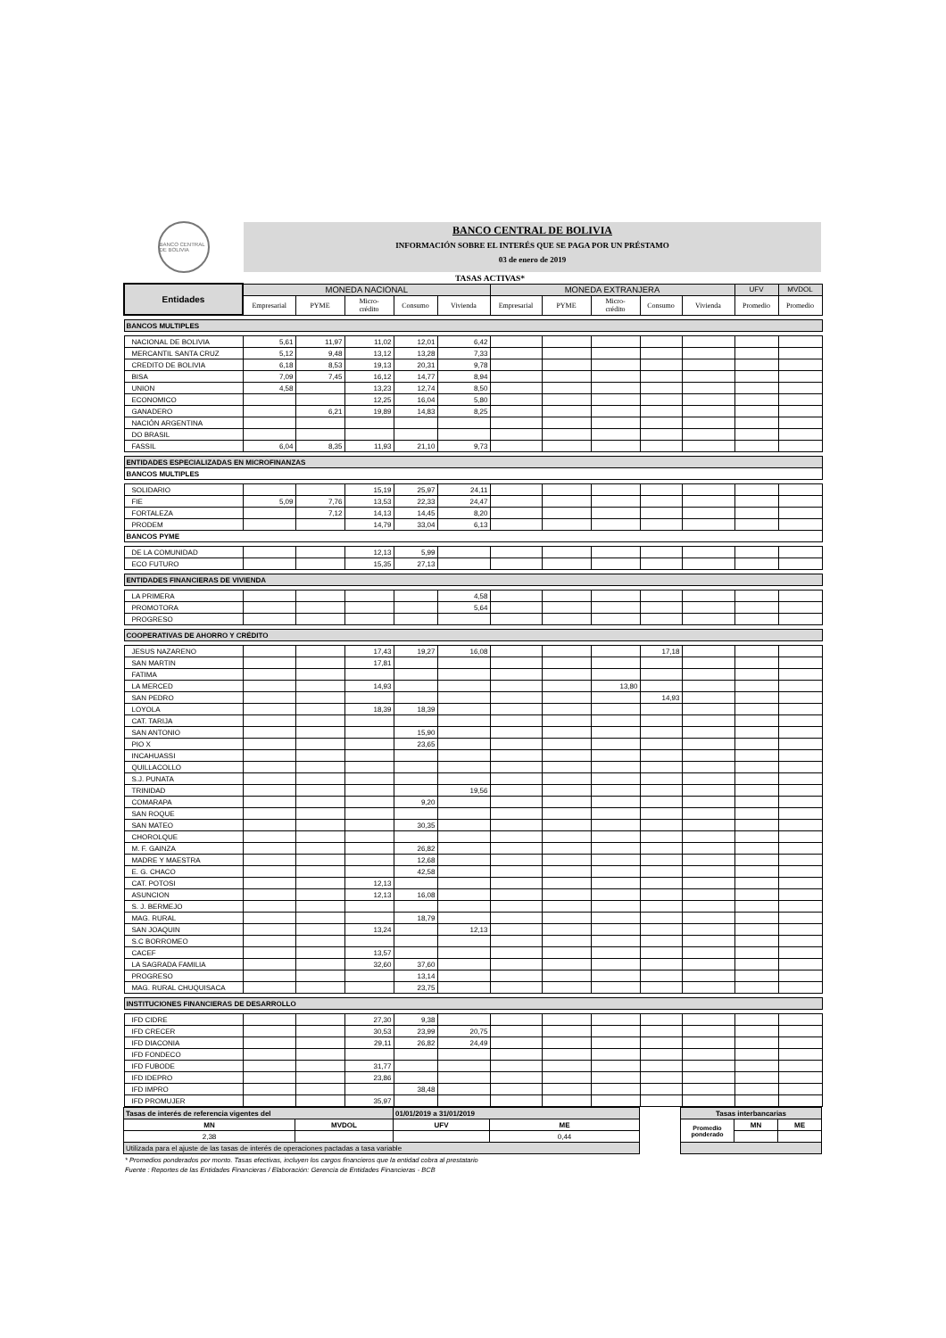BANCO CENTRAL DE BOLIVIA
BANCO CENTRAL DE BOLIVIA
INFORMACIÓN SOBRE EL INTERÉS QUE SE PAGA POR UN PRÉSTAMO
03 de enero de 2019
TASAS ACTIVAS*
| Entidades | MONEDA NACIONAL | | | | | MONEDA EXTRANJERA | | | | | UFV | MVDOL |
| --- | --- | --- | --- | --- | --- | --- | --- | --- | --- | --- | --- | --- |
| | Empresarial | PYME | Micro- crédito | Consumo | Vivienda | Empresarial | PYME | Micro- crédito | Consumo | Vivienda | Promedio | Promedio |
| BANCOS MULTIPLES | | | | | | | | | | | | |
| NACIONAL DE BOLIVIA | 5,61 | 11,97 | 11,02 | 12,01 | 6,42 | | | | | | | |
| MERCANTIL SANTA CRUZ | 5,12 | 9,48 | 13,12 | 13,28 | 7,33 | | | | | | | |
| CREDITO DE BOLIVIA | 6,18 | 8,53 | 19,13 | 20,31 | 9,78 | | | | | | | |
| BISA | 7,09 | 7,45 | 16,12 | 14,77 | 8,94 | | | | | | | |
| UNION | 4,58 | | 13,23 | 12,74 | 8,50 | | | | | | | |
| ECONOMICO | | | 12,25 | 16,04 | 5,80 | | | | | | | |
| GANADERO | | 6,21 | 19,89 | 14,83 | 8,25 | | | | | | | |
| NACIÓN ARGENTINA | | | | | | | | | | | | |
| DO BRASIL | | | | | | | | | | | | |
| FASSIL | 6,04 | 8,35 | 11,93 | 21,10 | 9,73 | | | | | | | |
| ENTIDADES ESPECIALIZADAS EN MICROFINANZAS | | | | | | | | | | | | |
| BANCOS MULTIPLES | | | | | | | | | | | | |
| SOLIDARIO | | | 15,19 | 25,97 | 24,11 | | | | | | | |
| FIE | 5,09 | 7,76 | 13,53 | 22,33 | 24,47 | | | | | | | |
| FORTALEZA | | 7,12 | 14,13 | 14,45 | 8,20 | | | | | | | |
| PRODEM | | | 14,79 | 33,04 | 6,13 | | | | | | | |
| BANCOS PYME | | | | | | | | | | | | |
| DE LA COMUNIDAD | | | 12,13 | 5,99 | | | | | | | | |
| ECO FUTURO | | | 15,35 | 27,13 | | | | | | | | |
| ENTIDADES FINANCIERAS DE VIVIENDA | | | | | | | | | | | | |
| LA PRIMERA | | | | | 4,58 | | | | | | | |
| PROMOTORA | | | | | 5,64 | | | | | | | |
| PROGRESO | | | | | | | | | | | | |
| COOPERATIVAS DE AHORRO Y CRÉDITO | | | | | | | | | | | | |
| JESUS NAZARENO | | | 17,43 | 19,27 | 16,08 | | | | 17,18 | | | |
| SAN MARTIN | | | 17,81 | | | | | | | | | |
| FATIMA | | | | | | | | | | | | |
| LA MERCED | | | 14,93 | | | | | 13,80 | | | | |
| SAN PEDRO | | | | | | | | | 14,93 | | | |
| LOYOLA | | | 18,39 | 18,39 | | | | | | | | |
| CAT. TARIJA | | | | | | | | | | | | |
| SAN ANTONIO | | | | 15,90 | | | | | | | | |
| PIO X | | | | 23,65 | | | | | | | | |
| INCAHUASSI | | | | | | | | | | | | |
| QUILLACOLLO | | | | | | | | | | | | |
| S.J. PUNATA | | | | | | | | | | | | |
| TRINIDAD | | | | | 19,56 | | | | | | | |
| COMARAPA | | | | 9,20 | | | | | | | | |
| SAN ROQUE | | | | | | | | | | | | |
| SAN MATEO | | | | 30,35 | | | | | | | | |
| CHOROLQUE | | | | | | | | | | | | |
| M. F. GAINZA | | | | 26,82 | | | | | | | | |
| MADRE Y MAESTRA | | | | 12,68 | | | | | | | | |
| E. G. CHACO | | | | 42,58 | | | | | | | | |
| CAT. POTOSI | | | 12,13 | | | | | | | | | |
| ASUNCION | | | 12,13 | 16,08 | | | | | | | | |
| S. J. BERMEJO | | | | | | | | | | | | |
| MAG. RURAL | | | | 18,79 | | | | | | | | |
| SAN JOAQUIN | | | 13,24 | | 12,13 | | | | | | | |
| S.C BORROMEO | | | | | | | | | | | | |
| CACEF | | | 13,57 | | | | | | | | | |
| LA SAGRADA FAMILIA | | | 32,60 | 37,60 | | | | | | | | |
| PROGRESO | | | | 13,14 | | | | | | | | |
| MAG. RURAL CHUQUISACA | | | | 23,75 | | | | | | | | |
| INSTITUCIONES FINANCIERAS DE DESARROLLO | | | | | | | | | | | | |
| IFD CIDRE | | | 27,30 | 9,38 | | | | | | | | |
| IFD CRECER | | | 30,53 | 23,99 | 20,75 | | | | | | | |
| IFD DIACONIA | | | 29,11 | 26,82 | 24,49 | | | | | | | |
| IFD FONDECO | | | | | | | | | | | | |
| IFD FUBODE | | | 31,77 | | | | | | | | | |
| IFD IDEPRO | | | 23,86 | | | | | | | | | |
| IFD IMPRO | | | | 38,48 | | | | | | | | |
| IFD PROMUJER | | | 35,97 | | | | | | | | | |
| Tasas de interés de referencia vigentes del | | 01/01/2019 a 31/01/2019 | | | Tasas interbancarias | | |
| MN | MVDOL | UFV | ME | | Promedio ponderado | MN | ME |
| 2,38 | | | 0,44 | | | | |
| Utilizada para el ajuste de las tasas de interés de operaciones pactadas a tasa variable | | | | | | | |
* Promedios ponderados por monto. Tasas efectivas, incluyen los cargos financieros que la entidad cobra al prestatario
Fuente : Reportes de las Entidades Financieras / Elaboración: Gerencia de Entidades Financieras - BCB